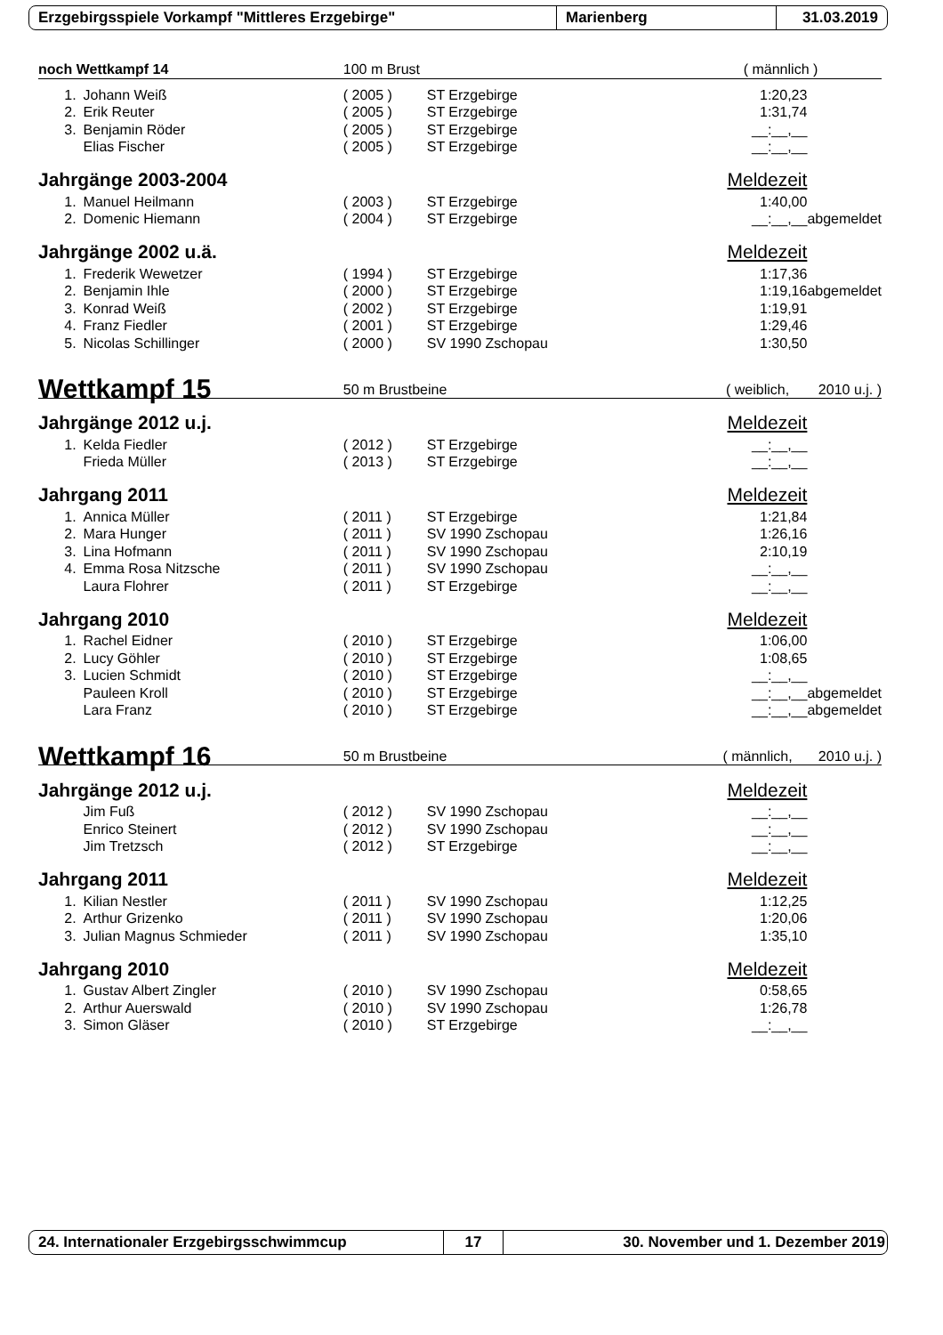Erzgebirgsspiele Vorkampf "Mittleres Erzgebirge" Marienberg 31.03.2019
| noch Wettkampf 14 | | 100 m Brust | | ( männlich ) | |
| 1. | Johann Weiß | ( 2005 ) | ST Erzgebirge | 1:20,23 | |
| 2. | Erik Reuter | ( 2005 ) | ST Erzgebirge | 1:31,74 | |
| 3. | Benjamin Röder | ( 2005 ) | ST Erzgebirge | __:__,__ | |
| | Elias Fischer | ( 2005 ) | ST Erzgebirge | __:__,__ | |
| Jahrgänge 2003-2004 | | | | Meldezeit | |
| 1. | Manuel Heilmann | ( 2003 ) | ST Erzgebirge | 1:40,00 | |
| 2. | Domenic Hiemann | ( 2004 ) | ST Erzgebirge | __:__,__ | abgemeldet |
| Jahrgänge 2002 u.ä. | | | | Meldezeit | |
| 1. | Frederik Wewetzer | ( 1994 ) | ST Erzgebirge | 1:17,36 | |
| 2. | Benjamin Ihle | ( 2000 ) | ST Erzgebirge | 1:19,16 | abgemeldet |
| 3. | Konrad Weiß | ( 2002 ) | ST Erzgebirge | 1:19,91 | |
| 4. | Franz Fiedler | ( 2001 ) | ST Erzgebirge | 1:29,46 | |
| 5. | Nicolas Schillinger | ( 2000 ) | SV 1990 Zschopau | 1:30,50 | |
| Wettkampf 15 | | 50 m Brustbeine | | ( weiblich, | 2010 u.j. ) |
| Jahrgänge 2012 u.j. | | | | Meldezeit | |
| 1. | Kelda Fiedler | ( 2012 ) | ST Erzgebirge | __:__,__ | |
| | Frieda Müller | ( 2013 ) | ST Erzgebirge | __:__,__ | |
| Jahrgang 2011 | | | | Meldezeit | |
| 1. | Annica Müller | ( 2011 ) | ST Erzgebirge | 1:21,84 | |
| 2. | Mara Hunger | ( 2011 ) | SV 1990 Zschopau | 1:26,16 | |
| 3. | Lina Hofmann | ( 2011 ) | SV 1990 Zschopau | 2:10,19 | |
| 4. | Emma Rosa Nitzsche | ( 2011 ) | SV 1990 Zschopau | __:__,__ | |
| | Laura Flohrer | ( 2011 ) | ST Erzgebirge | __:__,__ | |
| Jahrgang 2010 | | | | Meldezeit | |
| 1. | Rachel Eidner | ( 2010 ) | ST Erzgebirge | 1:06,00 | |
| 2. | Lucy Göhler | ( 2010 ) | ST Erzgebirge | 1:08,65 | |
| 3. | Lucien Schmidt | ( 2010 ) | ST Erzgebirge | __:__,__ | |
| | Pauleen Kroll | ( 2010 ) | ST Erzgebirge | __:__,__ | abgemeldet |
| | Lara Franz | ( 2010 ) | ST Erzgebirge | __:__,__ | abgemeldet |
| Wettkampf 16 | | 50 m Brustbeine | | ( männlich, | 2010 u.j. ) |
| Jahrgänge 2012 u.j. | | | | Meldezeit | |
| | Jim Fuß | ( 2012 ) | SV 1990 Zschopau | __:__,__ | |
| | Enrico Steinert | ( 2012 ) | SV 1990 Zschopau | __:__,__ | |
| | Jim Tretzsch | ( 2012 ) | ST Erzgebirge | __:__,__ | |
| Jahrgang 2011 | | | | Meldezeit | |
| 1. | Kilian Nestler | ( 2011 ) | SV 1990 Zschopau | 1:12,25 | |
| 2. | Arthur Grizenko | ( 2011 ) | SV 1990 Zschopau | 1:20,06 | |
| 3. | Julian Magnus Schmieder | ( 2011 ) | SV 1990 Zschopau | 1:35,10 | |
| Jahrgang 2010 | | | | Meldezeit | |
| 1. | Gustav Albert Zingler | ( 2010 ) | SV 1990 Zschopau | 0:58,65 | |
| 2. | Arthur Auerswald | ( 2010 ) | SV 1990 Zschopau | 1:26,78 | |
| 3. | Simon Gläser | ( 2010 ) | ST Erzgebirge | __:__,__ | |
24. Internationaler Erzgebirgsschwimmcup 17
30. November und 1. Dezember 2019